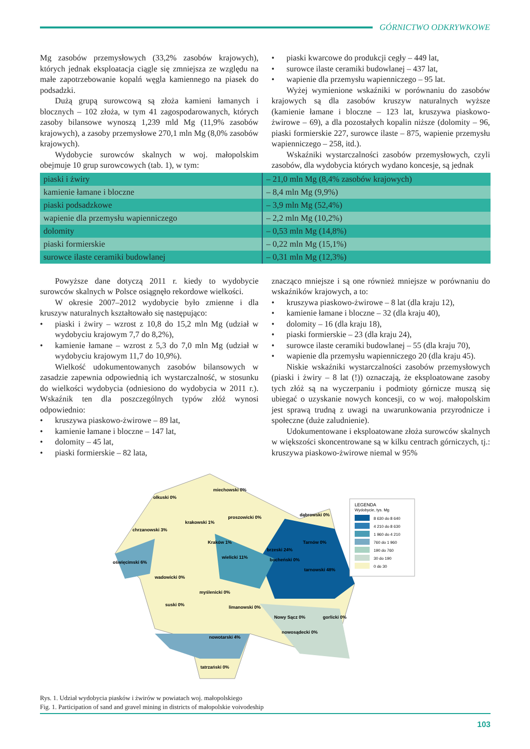GÓRNICTWO ODKRYWKOWE
Mg zasobów przemysłowych (33,2% zasobów krajowych), których jednak eksploatacja ciągle się zmniejsza ze względu na małe zapotrzebowanie kopalń węgla kamiennego na piasek do podsadzki.
Dużą grupą surowcową są złoża kamieni łamanych i blocznych – 102 złoża, w tym 41 zagospodarowanych, których zasoby bilansowe wynoszą 1,239 mld Mg (11,9% zasobów krajowych), a zasoby przemysłowe 270,1 mln Mg (8,0% zasobów krajowych).
Wydobycie surowców skalnych w woj. małopolskim obejmuje 10 grup surowcowych (tab. 1), w tym:
• piaski kwarcowe do produkcji cegły – 449 lat,
• surowce ilaste ceramiki budowlanej – 437 lat,
• wapienie dla przemysłu wapienniczego – 95 lat.
Wyżej wymienione wskaźniki w porównaniu do zasobów krajowych są dla zasobów kruszyw naturalnych wyższe (kamienie łamane i bloczne – 123 lat, kruszywa piaskowo-żwirowe – 69), a dla pozostałych kopalin niższe (dolomity – 96, piaski formierskie 227, surowce ilaste – 875, wapienie przemysłu wapienniczego – 258, itd.).
Wskaźniki wystarczalności zasobów przemysłowych, czyli zasobów, dla wydobycia których wydano koncesje, są jednak
| piaski i żwiry | – 21,0 mln Mg (8,4% zasobów krajowych) |
| kamienie łamane i bloczne | – 8,4 mln Mg (9,9%) |
| piaski podsadzkowe | – 3,9 mln Mg (52,4%) |
| wapienie dla przemysłu wapienniczego | – 2,2 mln Mg (10,2%) |
| dolomity | – 0,53 mln Mg (14,8%) |
| piaski formierskie | – 0,22 mln Mg (15,1%) |
| surowce ilaste ceramiki budowlanej | – 0,31 mln Mg (12,3%) |
Powyższe dane dotyczą 2011 r. kiedy to wydobycie surowców skalnych w Polsce osiągnęło rekordowe wielkości.
W okresie 2007–2012 wydobycie było zmienne i dla kruszyw naturalnych kształtowało się następująco:
• piaski i żwiry – wzrost z 10,8 do 15,2 mln Mg (udział w wydobyciu krajowym 7,7 do 8,2%),
• kamienie łamane – wzrost z 5,3 do 7,0 mln Mg (udział w wydobyciu krajowym 11,7 do 10,9%).
Wielkość udokumentowanych zasobów bilansowych w zasadzie zapewnia odpowiednią ich wystarczalność, w stosunku do wielkości wydobycia (odniesiono do wydobycia w 2011 r.). Wskaźnik ten dla poszczególnych typów złóż wynosi odpowiednio:
• kruszywa piaskowo-żwirowe – 89 lat,
• kamienie łamane i bloczne – 147 lat,
• dolomity – 45 lat,
• piaski formierskie – 82 lata,
znacząco mniejsze i są one również mniejsze w porównaniu do wskaźników krajowych, a to:
• kruszywa piaskowo-żwirowe – 8 lat (dla kraju 12),
• kamienie łamane i bloczne – 32 (dla kraju 40),
• dolomity – 16 (dla kraju 18),
• piaski formierskie – 23 (dla kraju 24),
• surowce ilaste ceramiki budowlanej – 55 (dla kraju 70),
• wapienie dla przemysłu wapienniczego 20 (dla kraju 45).
Niskie wskaźniki wystarczalności zasobów przemysłowych (piaski i żwiry – 8 lat (!)) oznaczają, że eksploatowane zasoby tych złóż są na wyczerpaniu i podmioty górnicze muszą się ubiegać o uzyskanie nowych koncesji, co w woj. małopolskim jest sprawą trudną z uwagi na uwarunkowania przyrodnicze i społeczne (duże zaludnienie).
Udokumentowane i eksploatowane złoża surowców skalnych w większości skoncentrowane są w kilku centrach górniczych, tj.: kruszywa piaskowo-żwirowe niemal w 95%
miechowski 0%
olkuski 0%
krakowski 1%
proszowicki 0%
dąbrowski 0%
chrzanowski 3%
Kraków 1%
wielicki 11%
oświęcimski 6%
bocheński 0%
brzeski 24%
Tarnów 0%
tarnowski 48%
wadowicki 0%
myślenicki 0%
suski 0%
limanowski 0%
Nowy Sącz 0%
gorlicki 0%
nowosądecki 0%
nowotarski 4%
tatrzański 0%
LEGENDA
Wydobycie, tys. Mg
8 630 do 8 640
4 210 do 8 630
1 960 do 4 210
760 do 1 960
190 do 760
30 do 190
0 do 30
Rys. 1. Udział wydobycia piasków i żwirów w powiatach woj. małopolskiego
Fig. 1. Participation of sand and gravel mining in districts of małopolskie voivodeship
103